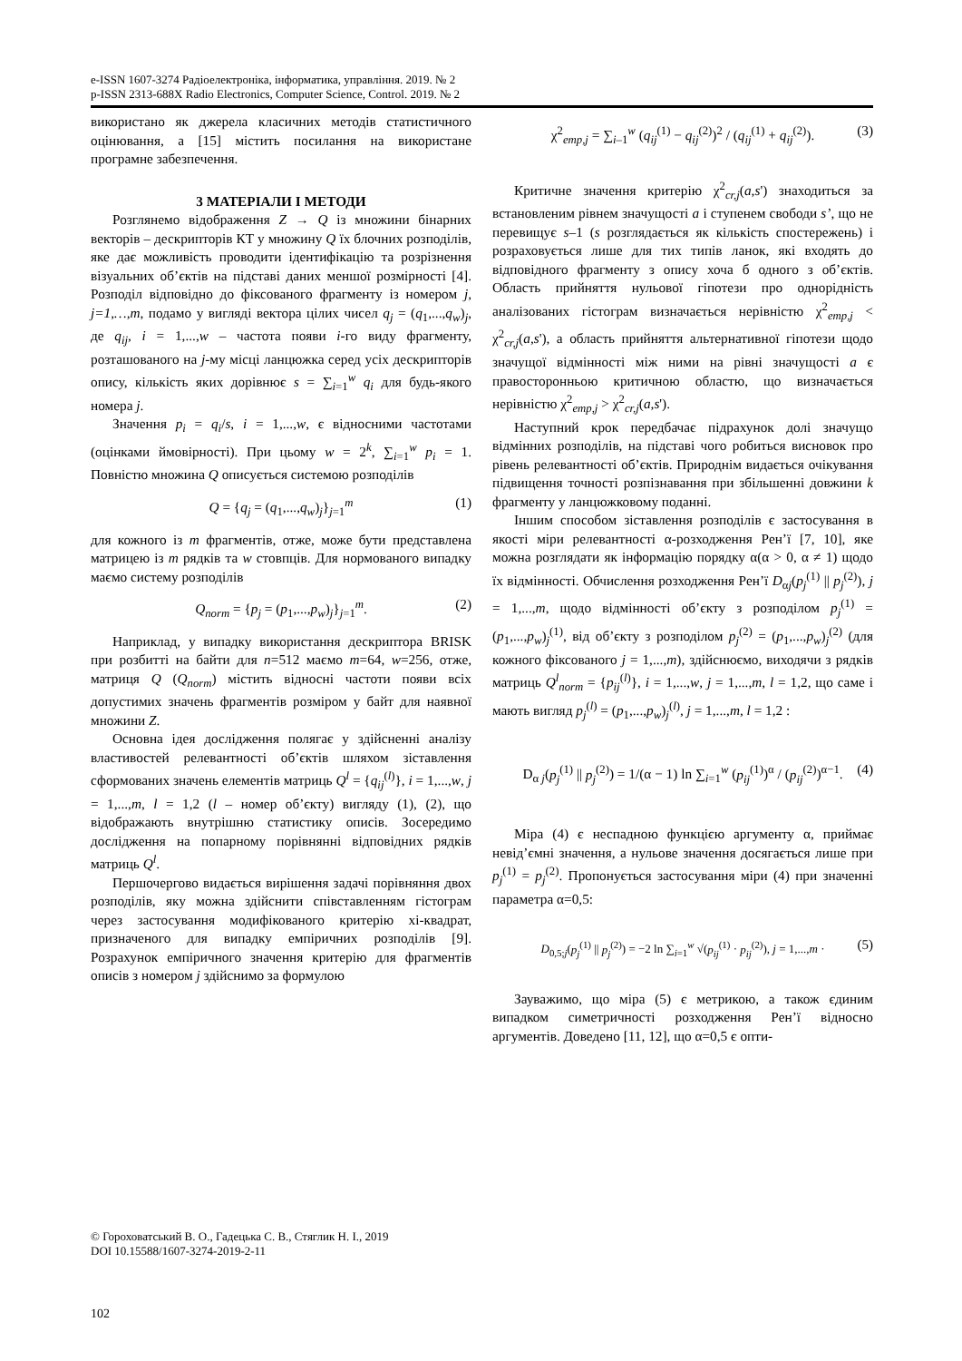e-ISSN 1607-3274 Радіоелектроніка, інформатика, управління. 2019. № 2
p-ISSN 2313-688X Radio Electronics, Computer Science, Control. 2019. № 2
використано як джерела класичних методів статистичного оцінювання, а [15] містить посилання на використане програмне забезпечення.
3 МАТЕРІАЛИ І МЕТОДИ
Розглянемо відображення Z → Q із множини бінарних векторів – дескрипторів КТ у множину Q їх блочних розподілів, яке дає можливість проводити ідентифікацію та розрізнення візуальних об’єктів на підставі даних меншої розмірності [4]. Розподіл відповідно до фіксованого фрагменту із номером j, j=1,…,m, подамо у вигляді вектора цілих чисел q<sub>j</sub> = (q<sub>1</sub>,...,q<sub>w</sub>)<sub>j</sub>, де q<sub>ij</sub>, i = 1,...,w – частота появи i-го виду фрагменту, розташованого на j-му місці ланцюжка серед усіх дескрипторів опису, кількість яких дорівнює s = ∑<sub>i=1</sub><sup>w</sup> q<sub>i</sub> для будь-якого номера j.
Значення p<sub>i</sub> = q<sub>i</sub>/s, i = 1,...,w, є відносними частотами (оцінками ймовірності). При цьому w = 2<sup>k</sup>, ∑<sub>i=1</sub><sup>w</sup> p<sub>i</sub> = 1. Повністю множина Q описується системою розподілів
Q = {q<sub>j</sub> = (q<sub>1</sub>,...,q<sub>w</sub>)<sub>j</sub>}<sub>j=1</sub><sup>m</sup> (1)
для кожного із m фрагментів, отже, може бути представлена матрицею із m рядків та w стовпців. Для нормованого випадку маємо систему розподілів
Q<sub>norm</sub> = {p<sub>j</sub> = (p<sub>1</sub>,...,p<sub>w</sub>)<sub>j</sub>}<sub>j=1</sub><sup>m</sup>. (2)
Наприклад, у випадку використання дескриптора BRISK при розбитті на байти для n=512 маємо m=64, w=256, отже, матриця Q (Q<sub>norm</sub>) містить відносні частоти появи всіх допустимих значень фрагментів розміром у байт для наявної множини Z.
Основна ідея дослідження полягає у здійсненні аналізу властивостей релевантності об’єктів шляхом зіставлення сформованих значень елементів матриць Q<sup>l</sup> = {q<sub>ij</sub><sup>(l)</sup>}, i = 1,...,w, j = 1,...,m, l = 1,2 (l – номер об’єкту) вигляду (1), (2), що відображають внутрішню статистику описів. Зосередимо дослідження на попарному порівнянні відповідних рядків матриць Q<sup>l</sup>.
Першочергово видається вирішення задачі порівняння двох розподілів, яку можна здійснити співставленням гістограм через застосування модифікованого критерію хі-квадрат, призначеного для випадку емпіричних розподілів [9]. Розрахунок емпіричного значення критерію для фрагментів описів з номером j здійснимо за формулою
χ<sup>2</sup><sub>emp,j</sub> = ∑<sub>i–1</sub><sup>w</sup> (q<sub>ij</sub><sup>(1)</sup> − q<sub>ij</sub><sup>(2)</sup>)<sup>2</sup> / (q<sub>ij</sub><sup>(1)</sup> + q<sub>ij</sub><sup>(2)</sup>). (3)
Критичне значення критерію χ<sup>2</sup><sub>cr,j</sub>(a,s') знаходиться за встановленим рівнем значущості a і ступенем свободи s’, що не перевищує s–1 (s розглядається як кількість спостережень) і розраховується лише для тих типів ланок, які входять до відповідного фрагменту з опису хоча б одного з об’єктів. Область прийняття нульової гіпотези про однорідність аналізованих гістограм визначається нерівністю χ<sup>2</sup><sub>emp,j</sub> < χ<sup>2</sup><sub>cr,j</sub>(a,s'), а область прийняття альтернативної гіпотези щодо значущої відмінності між ними на рівні значущості a є правосторонньою критичною областю, що визначається нерівністю χ<sup>2</sup><sub>emp,j</sub> > χ<sup>2</sup><sub>cr,j</sub>(a,s').
Наступний крок передбачає підрахунок долі значущо відмінних розподілів, на підставі чого робиться висновок про рівень релевантності об’єктів. Природнім видається очікування підвищення точності розпізнавання при збільшенні довжини k фрагменту у ланцюжковому поданні.
Іншим способом зіставлення розподілів є застосування в якості міри релевантності α-розходження Рен’ї [7, 10], яке можна розглядати як інформацію порядку α(α > 0, α ≠ 1) щодо їх відмінності. Обчислення розходження Рен’ї D<sub>αj</sub>(p<sub>j</sub><sup>(1)</sup> || p<sub>j</sub><sup>(2)</sup>), j = 1,...,m, щодо відмінності об’єкту з розподілом p<sub>j</sub><sup>(1)</sup> = (p<sub>1</sub>,...,p<sub>w</sub>)<sub>j</sub><sup>(1)</sup>, від об’єкту з розподілом p<sub>j</sub><sup>(2)</sup> = (p<sub>1</sub>,...,p<sub>w</sub>)<sub>j</sub><sup>(2)</sup> (для кожного фіксованого j = 1,...,m), здійснюємо, виходячи з рядків матриць Q<sup>l</sup><sub>norm</sub> = {p<sub>ij</sub><sup>(l)</sup>}, i = 1,...,w, j = 1,...,m, l = 1,2, що саме і мають вигляд p<sub>j</sub><sup>(l)</sup> = (p<sub>1</sub>,...,p<sub>w</sub>)<sub>j</sub><sup>(l)</sup>, j = 1,...,m, l = 1,2 :
D<sub>α j</sub>(p<sub>j</sub><sup>(1)</sup> || p<sub>j</sub><sup>(2)</sup>) = 1/(α − 1) ln ∑<sub>i=1</sub><sup>w</sup> (p<sub>ij</sub><sup>(1)</sup>)<sup>α</sup> / (p<sub>ij</sub><sup>(2)</sup>)<sup>α−1</sup>. (4)
Міра (4) є неспадною функцією аргументу α, приймає невід’ємні значення, а нульове значення досягається лише при p<sub>j</sub><sup>(1)</sup> = p<sub>j</sub><sup>(2)</sup>. Пропонується застосування міри (4) при значенні параметра α=0,5:
D<sub>0,5;j</sub>(p<sub>j</sub><sup>(1)</sup> || p<sub>j</sub><sup>(2)</sup>) = −2 ln ∑<sub>i=1</sub><sup>w</sup> √(p<sub>ij</sub><sup>(1)</sup> · p<sub>ij</sub><sup>(2)</sup>), j = 1,...,m · (5)
Зауважимо, що міра (5) є метрикою, а також єдиним випадком симетричності розходження Рен’ї відносно аргументів. Доведено [11, 12], що α=0,5 є опти-
© Гороховатський В. О., Гадецька С. В., Стяглик Н. І., 2019
DOI 10.15588/1607-3274-2019-2-11
102